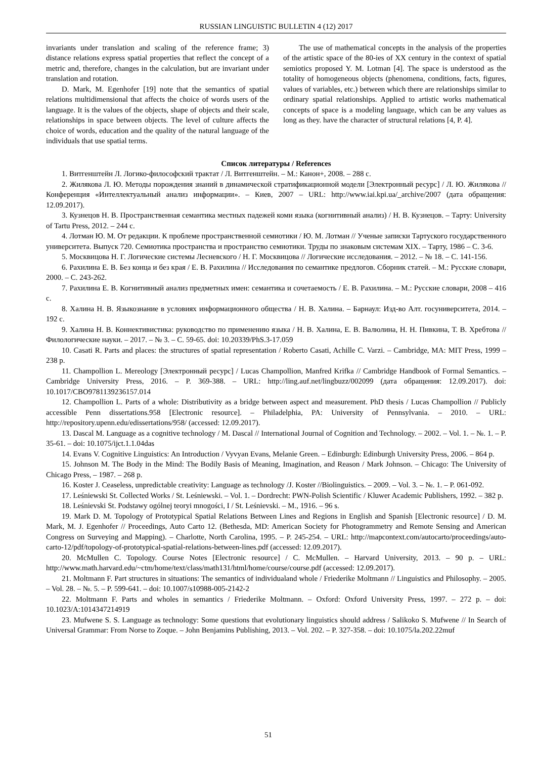RUSSIAN LINGUISTIC BULLETIN 4 (12) 2017
invariants under translation and scaling of the reference frame; 3) distance relations express spatial properties that reflect the concept of a metric and, therefore, changes in the calculation, but are invariant under translation and rotation.
D. Mark, M. Egenhofer [19] note that the semantics of spatial relations multidimensional that affects the choice of words users of the language. It is the values of the objects, shape of objects and their scale, relationships in space between objects. The level of culture affects the choice of words, education and the quality of the natural language of the individuals that use spatial terms.
The use of mathematical concepts in the analysis of the properties of the artistic space of the 80-ies of XX century in the context of spatial semiotics proposed Y. M. Lotman [4]. The space is understood as the totality of homogeneous objects (phenomena, conditions, facts, figures, values of variables, etc.) between which there are relationships similar to ordinary spatial relationships. Applied to artistic works mathematical concepts of space is a modeling language, which can be any values as long as they. have the character of structural relations [4, P. 4].
Список литературы / References
1. Витгенштейн Л. Логико-философский трактат / Л. Витгенштейн. – М.: Канон+, 2008. – 288 с.
2. Жилякова Л. Ю. Методы порождения знаний в динамической стратификационной модели [Электронный ресурс] / Л. Ю. Жилякова // Конференция «Интеллектуальный анализ информации». – Киев, 2007 – URL: http://www.iai.kpi.ua/_archive/2007 (дата обращения: 12.09.2017).
3. Кузнецов Н. В. Пространственная семантика местных падежей коми языка (когнитивный анализ) / Н. В. Кузнецов. – Тарту: University of Tartu Press, 2012. – 244 с.
4. Лотман Ю. М. От редакции. К проблеме пространственной семиотики / Ю. М. Лотман // Ученые записки Тартуского государственного университета. Выпуск 720. Семиотика пространства и пространство семиотики. Труды по знаковым системам XIX. – Тарту, 1986 – С. 3-6.
5. Москвицова Н. Г. Логические системы Лесневского / Н. Г. Москвицова // Логические исследования. – 2012. – № 18. – С. 141-156.
6. Рахилина Е. В. Без конца и без края / Е. В. Рахилина // Исследования по семантике предлогов. Сборник статей. – М.: Русские словари, 2000. – С. 243-262.
7. Рахилина Е. В. Когнитивный анализ предметных имен: семантика и сочетаемость / Е. В. Рахилина. – М.: Русские словари, 2008 – 416 с.
8. Халина Н. В. Языкознание в условиях информационного общества / Н. В. Халина. – Барнаул: Изд-во Алт. госуниверситета, 2014. – 192 с.
9. Халина Н. В. Коннективистика: руководство по применению языка / Н. В. Халина, Е. В. Валюлина, Н. Н. Пивкина, Т. В. Хребтова // Филологические науки. – 2017. – № 3. – С. 59-65. doi: 10.20339/PhS.3-17.059
10. Casati R. Parts and places: the structures of spatial representation / Roberto Casati, Achille C. Varzi. – Cambridge, MA: MIT Press, 1999 – 238 p.
11. Champollion L. Mereology [Электронный ресурс] / Lucas Champollion, Manfred Krifka // Cambridge Handbook of Formal Semantics. – Cambridge University Press, 2016. – P. 369-388. – URL: http://ling.auf.net/lingbuzz/002099 (дата обращения: 12.09.2017). doi: 10.1017/CBO9781139236157.014
12. Champollion L. Parts of a whole: Distributivity as a bridge between aspect and measurement. PhD thesis / Lucas Champollion // Publicly accessible Penn dissertations.958 [Electronic resource]. – Philadelphia, PA: University of Pennsylvania. – 2010. – URL: http://repository.upenn.edu/edissertations/958/ (accessed: 12.09.2017).
13. Dascal M. Language as a cognitive technology / M. Dascal // International Journal of Cognition and Technology. – 2002. – Vol. 1. – №. 1. – P. 35-61. – doi: 10.1075/ijct.1.1.04das
14. Evans V. Cognitive Linguistics: An Introduction / Vyvyan Evans, Melanie Green. – Edinburgh: Edinburgh University Press, 2006. – 864 p.
15. Johnson M. The Body in the Mind: The Bodily Basis of Meaning, Imagination, and Reason / Mark Johnson. – Chicago: The University of Chicago Press, – 1987. – 268 p.
16. Koster J. Ceaseless, unpredictable creativity: Language as technology /J. Koster //Biolinguistics. – 2009. – Vol. 3. – №. 1. – P. 061-092.
17. Leśniewski St. Collected Works / St. Leśniewski. – Vol. 1. – Dordrecht: PWN-Polish Scientific / Kluwer Academic Publishers, 1992. – 382 p.
18. Leśnievski St. Podstawy ogólnej teoryi mnogości, I / St. Leśnievski. – M., 1916. – 96 s.
19. Mark D. M. Topology of Prototypical Spatial Relations Between Lines and Regions in English and Spanish [Electronic resource] / D. M. Mark, M. J. Egenhofer // Proceedings, Auto Carto 12. (Bethesda, MD: American Society for Photogrammetry and Remote Sensing and American Congress on Surveying and Mapping). – Charlotte, North Carolina, 1995. – P. 245-254. – URL: http://mapcontext.com/autocarto/proceedings/auto-carto-12/pdf/topology-of-prototypical-spatial-relations-between-lines.pdf (accessed: 12.09.2017).
20. McMullen C. Topology. Course Notes [Electronic resource] / C. McMullen. – Harvard University, 2013. – 90 p. – URL: http://www.math.harvard.edu/~ctm/home/text/class/math131/html/home/course/course.pdf (accessed: 12.09.2017).
21. Moltmann F. Part structures in situations: The semantics of individualand whole / Friederike Moltmann // Linguistics and Philosophy. – 2005. – Vol. 28. – №. 5. – P. 599-641. – doi: 10.1007/s10988-005-2142-2
22. Moltmann F. Parts and wholes in semantics / Friederike Moltmann. – Oxford: Oxford University Press, 1997. – 272 p. – doi: 10.1023/A:1014347214919
23. Mufwene S. S. Language as technology: Some questions that evolutionary linguistics should address / Salikoko S. Mufwene // In Search of Universal Grammar: From Norse to Zoque. – John Benjamins Publishing, 2013. – Vol. 202. – P. 327-358. – doi: 10.1075/la.202.22muf
51